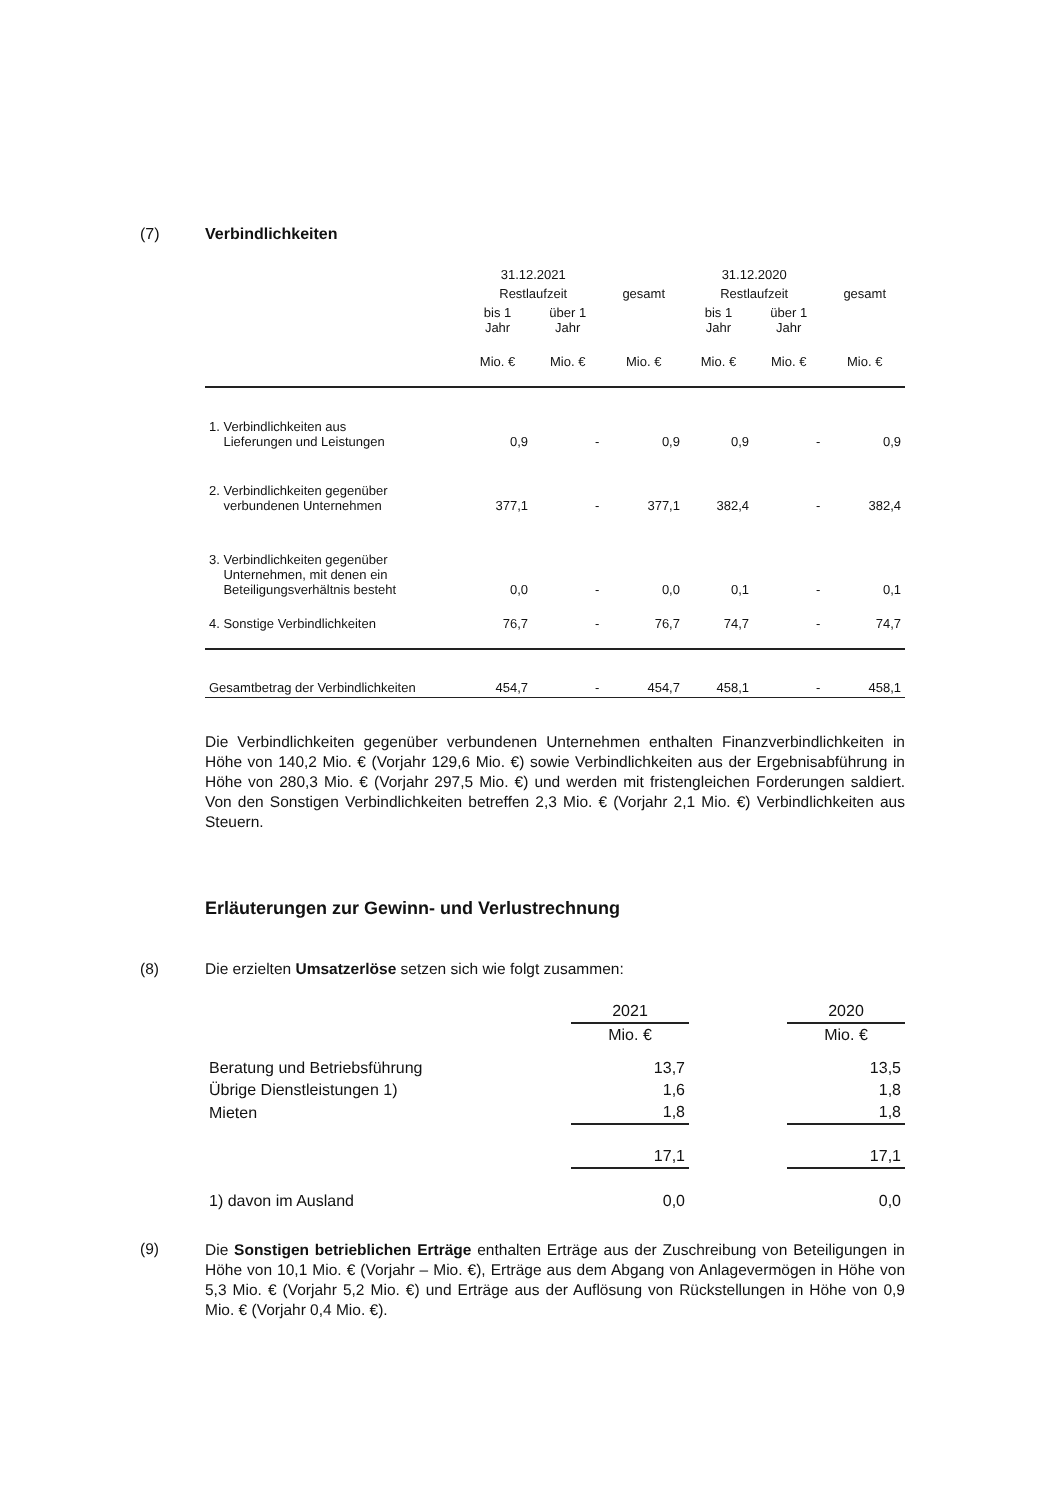(7) Verbindlichkeiten
| | 31.12.2021 | | | 31.12.2020 | | |
| --- | --- | --- | --- | --- | --- | --- |
| | Restlaufzeit | | gesamt | Restlaufzeit | | gesamt |
| | bis 1 Jahr | über 1 Jahr | | bis 1 Jahr | über 1 Jahr | |
| | Mio. € | Mio. € | Mio. € | Mio. € | Mio. € | Mio. € |
| 1. Verbindlichkeiten aus Lieferungen und Leistungen | 0,9 | - | 0,9 | 0,9 | - | 0,9 |
| 2. Verbindlichkeiten gegenüber verbundenen Unternehmen | 377,1 | - | 377,1 | 382,4 | - | 382,4 |
| 3. Verbindlichkeiten gegenüber Unternehmen, mit denen ein Beteiligungsverhältnis besteht | 0,0 | - | 0,0 | 0,1 | - | 0,1 |
| 4. Sonstige Verbindlichkeiten | 76,7 | - | 76,7 | 74,7 | - | 74,7 |
| Gesamtbetrag der Verbindlichkeiten | 454,7 | - | 454,7 | 458,1 | - | 458,1 |
Die Verbindlichkeiten gegenüber verbundenen Unternehmen enthalten Finanzverbindlichkeiten in Höhe von 140,2 Mio. € (Vorjahr 129,6 Mio. €) sowie Verbindlichkeiten aus der Ergebnisabführung in Höhe von 280,3 Mio. € (Vorjahr 297,5 Mio. €) und werden mit fristengleichen Forderungen saldiert. Von den Sonstigen Verbindlichkeiten betreffen 2,3 Mio. € (Vorjahr 2,1 Mio. €) Verbindlichkeiten aus Steuern.
Erläuterungen zur Gewinn- und Verlustrechnung
(8) Die erzielten Umsatzerlöse setzen sich wie folgt zusammen:
| | 2021 | | 2020 |
| | Mio. € | | Mio. € |
| Beratung und Betriebsführung | 13,7 | | 13,5 |
| Übrige Dienstleistungen 1) | 1,6 | | 1,8 |
| Mieten | 1,8 | | 1,8 |
| | 17,1 | | 17,1 |
| 1) davon im Ausland | 0,0 | | 0,0 |
(9)
Die Sonstigen betrieblichen Erträge enthalten Erträge aus der Zuschreibung von Beteiligungen in Höhe von 10,1 Mio. € (Vorjahr – Mio. €), Erträge aus dem Abgang von Anlagevermögen in Höhe von 5,3 Mio. € (Vorjahr 5,2 Mio. €) und Erträge aus der Auflösung von Rückstellungen in Höhe von 0,9 Mio. € (Vorjahr 0,4 Mio. €).